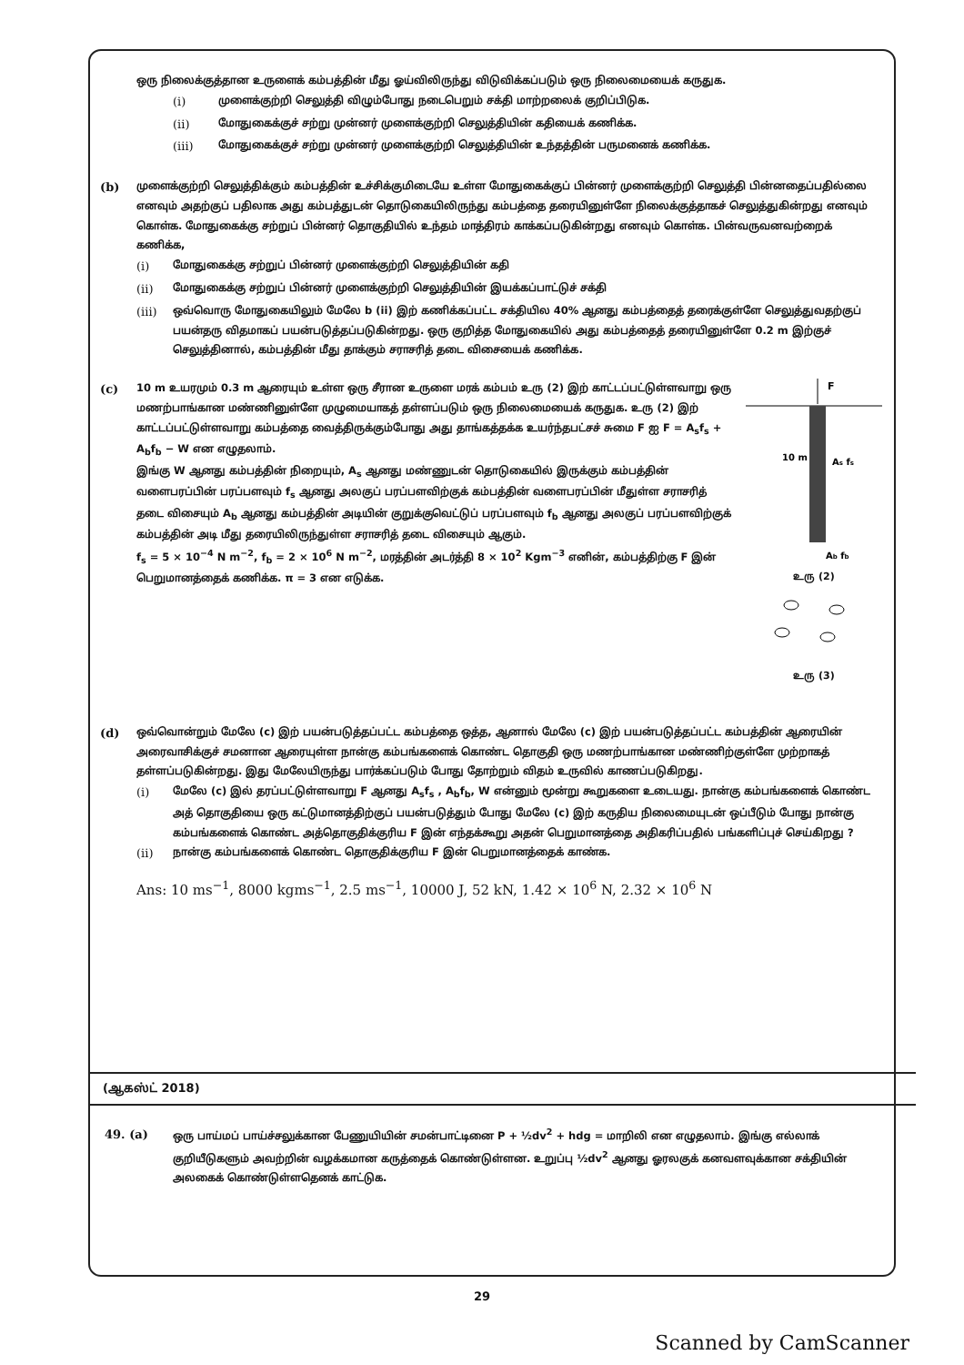ஒரு நிலைக்குத்தான உருளைக் கம்பத்தின் மீது ஓய்விலிருந்து விடுவிக்கப்படும் ஒரு நிலைமையைக் கருதுக.
(i) முளைக்குற்றி செலுத்தி விழும்போது நடைபெறும் சக்தி மாற்றலைக் குறிப்பிடுக.
(ii) மோதுகைக்குச் சற்று முன்னர் முளைக்குற்றி செலுத்தியின் கதியைக் கணிக்க.
(iii) மோதுகைக்குச் சற்று முன்னர் முளைக்குற்றி செலுத்தியின் உந்தத்தின் பருமனைக் கணிக்க.
(b) முளைக்குற்றி செலுத்திக்கும் கம்பத்தின் உச்சிக்குமிடையே உள்ள மோதுகைக்குப் பின்னர் முளைக்குற்றி செலுத்தி பின்னதைப்பதில்லை எனவும் அதற்குப் பதிலாக அது கம்பத்துடன் தொடுகையிலிருந்து கம்பத்தை தரையினுள்ளே நிலைக்குத்தாகச் செலுத்துகின்றது எனவும் கொள்க. மோதுகைக்கு சற்றுப் பின்னர் தொகுதியில் உந்தம் மாத்திரம் காக்கப்படுகின்றது எனவும் கொள்க. பின்வருவனவற்றைக் கணிக்க,
(i) மோதுகைக்கு சற்றுப் பின்னர் முளைக்குற்றி செலுத்தியின் கதி
(ii) மோதுகைக்கு சற்றுப் பின்னர் முளைக்குற்றி செலுத்தியின் இயக்கப்பாட்டுச் சக்தி
(iii) ஒவ்வொரு மோதுகையிலும் மேலே b (ii) இற் கணிக்கப்பட்ட சக்தியில 40% ஆனது கம்பத்தைத் தரைக்குள்ளே செலுத்துவதற்குப் பயன்தரு விதமாகப் பயன்படுத்தப்படுகின்றது. ஒரு குறித்த மோதுகையில் அது கம்பத்தைத் தரையினுள்ளே 0.2 m இற்குச் செலுத்தினால், கம்பத்தின் மீது தாக்கும் சராசரித் தடை விசையைக் கணிக்க.
(c)
F
10 m
As fs
Ab fb
உரு (2)
உரு (3)
10 m உயரமும் 0.3 m ஆரையும் உள்ள ஒரு சீரான உருளை மரக் கம்பம் உரு (2) இற் காட்டப்பட்டுள்ளவாறு ஒரு மணற்பாங்கான மண்ணினுள்ளே முழுமையாகத் தள்ளப்படும் ஒரு நிலைமையைக் கருதுக. உரு (2) இற் காட்டப்பட்டுள்ளவாறு கம்பத்தை வைத்திருக்கும்போது அது தாங்கத்தக்க உயர்ந்தபட்சச் சுமை F ஐ F = A<sub>s</sub>f<sub>s</sub> + A<sub>b</sub>f<sub>b</sub> − W என எழுதலாம்.
இங்கு W ஆனது கம்பத்தின் நிறையும், A<sub>s</sub> ஆனது மண்ணுடன் தொடுகையில் இருக்கும் கம்பத்தின் வளைபரப்பின் பரப்பளவும் f<sub>s</sub> ஆனது அலகுப் பரப்பளவிற்குக் கம்பத்தின் வளைபரப்பின் மீதுள்ள சராசரித் தடை விசையும் A<sub>b</sub> ஆனது கம்பத்தின் அடியின் குறுக்குவெட்டுப் பரப்பளவும் f<sub>b</sub> ஆனது அலகுப் பரப்பளவிற்குக் கம்பத்தின் அடி மீது தரையிலிருந்துள்ள சராசரித் தடை விசையும் ஆகும்.
f<sub>s</sub> = 5 × 10<sup>−4</sup> N m<sup>−2</sup>, f<sub>b</sub> = 2 × 10<sup>6</sup> N m<sup>−2</sup>, மரத்தின் அடர்த்தி 8 × 10<sup>2</sup> Kgm<sup>−3</sup> எனின், கம்பத்திற்கு F இன் பெறுமானத்தைக் கணிக்க. π = 3 என எடுக்க.
(d) ஒவ்வொன்றும் மேலே (c) இற் பயன்படுத்தப்பட்ட கம்பத்தை ஒத்த, ஆனால் மேலே (c) இற் பயன்படுத்தப்பட்ட கம்பத்தின் ஆரையின் அரைவாசிக்குச் சமனான ஆரையுள்ள நான்கு கம்பங்களைக் கொண்ட தொகுதி ஒரு மணற்பாங்கான மண்ணிற்குள்ளே முற்றாகத் தள்ளப்படுகின்றது. இது மேலேயிருந்து பார்க்கப்படும் போது தோற்றும் விதம் உருவில் காணப்படுகிறது.
(i) மேலே (c) இல் தரப்பட்டுள்ளவாறு F ஆனது A<sub>s</sub>f<sub>s</sub> , A<sub>b</sub>f<sub>b</sub>, W என்னும் மூன்று கூறுகளை உடையது. நான்கு கம்பங்களைக் கொண்ட அத் தொகுதியை ஒரு கட்டுமானத்திற்குப் பயன்படுத்தும் போது மேலே (c) இற் கருதிய நிலைமையுடன் ஒப்பீடும் போது நான்கு கம்பங்களைக் கொண்ட அத்தொகுதிக்குரிய F இன் எந்தக்கூறு அதன் பெறுமானத்தை அதிகரிப்பதில் பங்களிப்புச் செய்கிறது ?
(ii) நான்கு கம்பங்களைக் கொண்ட தொகுதிக்குரிய F இன் பெறுமானத்தைக் காண்க.
Ans: 10 ms<sup>−1</sup>, 8000 kgms<sup>−1</sup>, 2.5 ms<sup>−1</sup>, 10000 J, 52 kN, 1.42 × 10<sup>6</sup> N, 2.32 × 10<sup>6</sup> N
(ஆகஸ்ட் 2018)
49. (a) ஒரு பாய்மப் பாய்ச்சலுக்கான பேணுயியின் சமன்பாட்டினை P + ½dv<sup>2</sup> + hdg = மாறிலி என எழுதலாம். இங்கு எல்லாக் குறியீடுகளும் அவற்றின் வழக்கமான கருத்தைக் கொண்டுள்ளன. உறுப்பு ½dv<sup>2</sup> ஆனது ஓரலகுக் கனவளவுக்கான சக்தியின் அலகைக் கொண்டுள்ளதெனக் காட்டுக.
29
Scanned by CamScanner